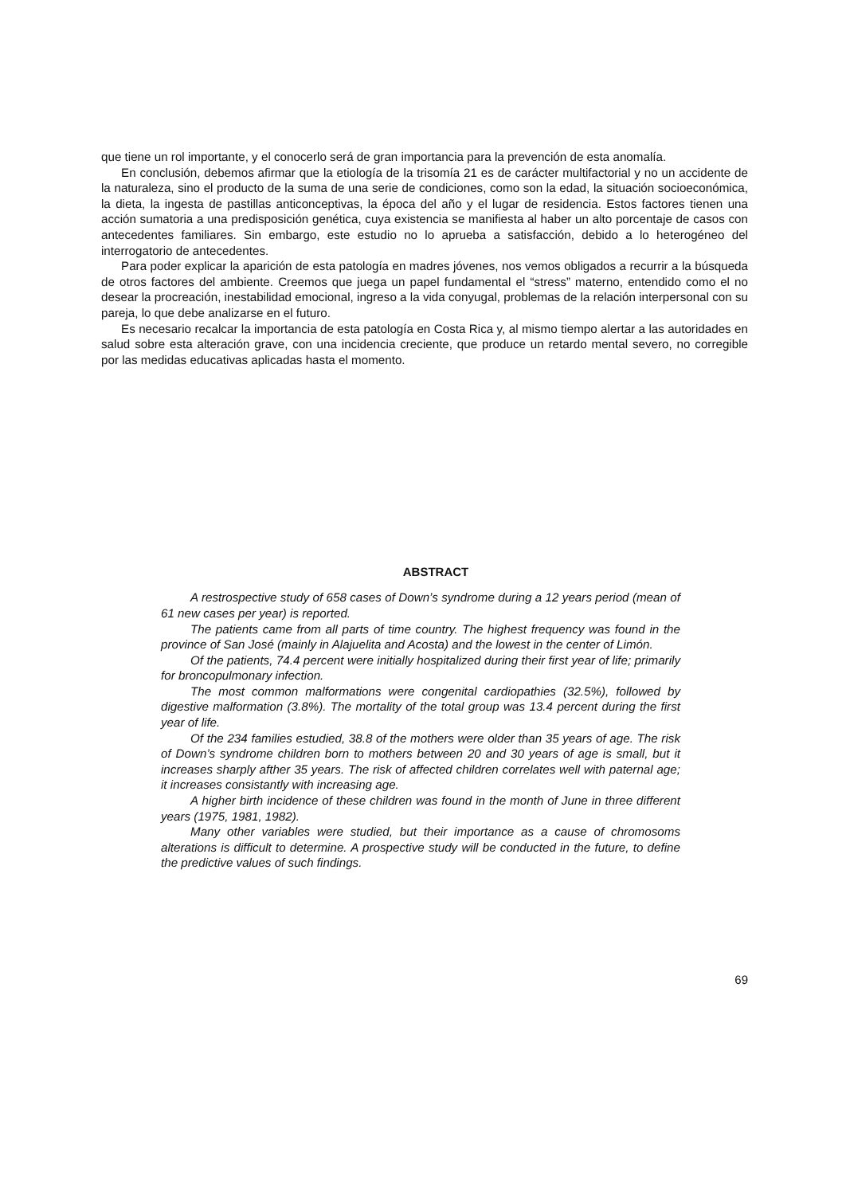que tiene un rol importante, y el conocerlo será de gran importancia para la prevención de esta anomalía.
En conclusión, debemos afirmar que la etiología de la trisomía 21 es de carácter multifactorial y no un accidente de la naturaleza, sino el producto de la suma de una serie de condiciones, como son la edad, la situación socioeconómica, la dieta, la ingesta de pastillas anticonceptivas, la época del año y el lugar de residencia. Estos factores tienen una acción sumatoria a una predisposición genética, cuya existencia se manifiesta al haber un alto porcentaje de casos con antecedentes familiares. Sin embargo, este estudio no lo aprueba a satisfacción, debido a lo heterogéneo del interrogatorio de antecedentes.
Para poder explicar la aparición de esta patología en madres jóvenes, nos vemos obligados a recurrir a la búsqueda de otros factores del ambiente. Creemos que juega un papel fundamental el “stress” materno, entendido como el no desear la procreación, inestabilidad emocional, ingreso a la vida conyugal, problemas de la relación interpersonal con su pareja, lo que debe analizarse en el futuro.
Es necesario recalcar la importancia de esta patología en Costa Rica y, al mismo tiempo alertar a las autoridades en salud sobre esta alteración grave, con una incidencia creciente, que produce un retardo mental severo, no corregible por las medidas educativas aplicadas hasta el momento.
ABSTRACT
A restrospective study of 658 cases of Down’s syndrome during a 12 years period (mean of 61 new cases per year) is reported.
The patients came from all parts of time country. The highest frequency was found in the province of San José (mainly in Alajuelita and Acosta) and the lowest in the center of Limón.
Of the patients, 74.4 percent were initially hospitalized during their first year of life; primarily for broncopulmonary infection.
The most common malformations were congenital cardiopathies (32.5%), followed by digestive malformation (3.8%). The mortality of the total group was 13.4 percent during the first year of life.
Of the 234 families estudied, 38.8 of the mothers were older than 35 years of age. The risk of Down’s syndrome children born to mothers between 20 and 30 years of age is small, but it increases sharply afther 35 years. The risk of affected children correlates well with paternal age; it increases consistantly with increasing age.
A higher birth incidence of these children was found in the month of June in three different years (1975, 1981, 1982).
Many other variables were studied, but their importance as a cause of chromosoms alterations is difficult to determine. A prospective study will be conducted in the future, to define the predictive values of such findings.
69